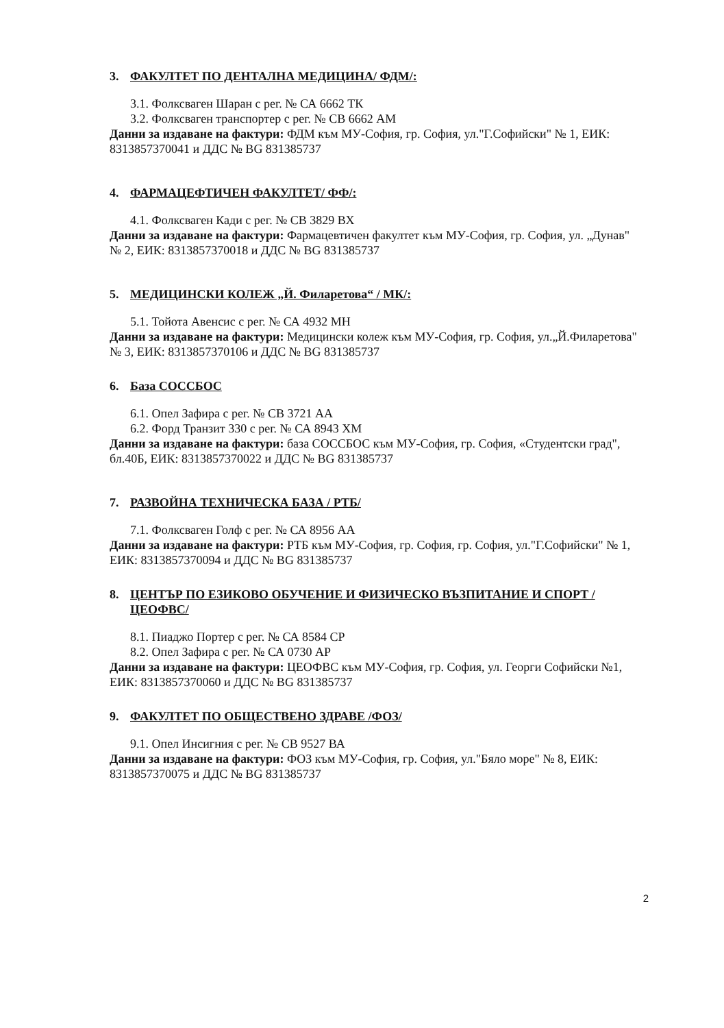3. ФАКУЛТЕТ ПО ДЕНТАЛНА МЕДИЦИНА/ ФДМ/:
3.1. Фолксваген Шаран с рег. № СА 6662 ТК
3.2. Фолксваген транспортер с рег. № СВ 6662 АМ
Данни за издаване на фактури: ФДМ към МУ-София, гр. София, ул."Г.Софийски" № 1, ЕИК: 8313857370041 и ДДС № BG 831385737
4. ФАРМАЦЕФТИЧЕН ФАКУЛТЕТ/ ФФ/:
4.1. Фолксваген Кади с рег. № СВ 3829 ВХ
Данни за издаване на фактури: Фармацевтичен факултет към МУ-София, гр. София, ул. „Дунав" № 2, ЕИК: 8313857370018 и ДДС № BG 831385737
5. МЕДИЦИНСКИ КОЛЕЖ „Й. Филаретова“ / МК/:
5.1. Тойота Авенсис с рег. № СА 4932 МН
Данни за издаване на фактури: Медицински колеж към МУ-София, гр. София, ул.„Й.Филаретова" № 3, ЕИК: 8313857370106 и ДДС № BG 831385737
6. База СОССБОС
6.1. Опел Зафира с рег. № СВ 3721 АА
6.2. Форд Транзит 330 с рег. № СА 8943 ХМ
Данни за издаване на фактури: база СОССБОС към МУ-София, гр. София, «Студентски град", бл.40Б, ЕИК: 8313857370022 и ДДС № BG 831385737
7. РАЗВОЙНА ТЕХНИЧЕСКА БАЗА / РТБ/
7.1. Фолксваген Голф с рег. № СА 8956 АА
Данни за издаване на фактури: РТБ към МУ-София, гр. София, гр. София, ул."Г.Софийски" № 1, ЕИК: 8313857370094 и ДДС № BG 831385737
8. ЦЕНТЪР ПО ЕЗИКОВО ОБУЧЕНИЕ И ФИЗИЧЕСКО ВЪЗПИТАНИЕ И СПОРТ / ЦЕОФВС/
8.1. Пиаджо Портер с рег. № СА 8584 СР
8.2. Опел Зафира с рег. № СА 0730 АР
Данни за издаване на фактури: ЦЕОФВС към МУ-София, гр. София, ул. Георги Софийски №1, ЕИК: 8313857370060 и ДДС № BG 831385737
9. ФАКУЛТЕТ ПО ОБЩЕСТВЕНО ЗДРАВЕ /ФОЗ/
9.1. Опел Инсигния с рег. № СВ 9527 ВА
Данни за издаване на фактури: ФОЗ към МУ-София, гр. София, ул."Бяло море" № 8, ЕИК: 8313857370075 и ДДС № BG 831385737
2